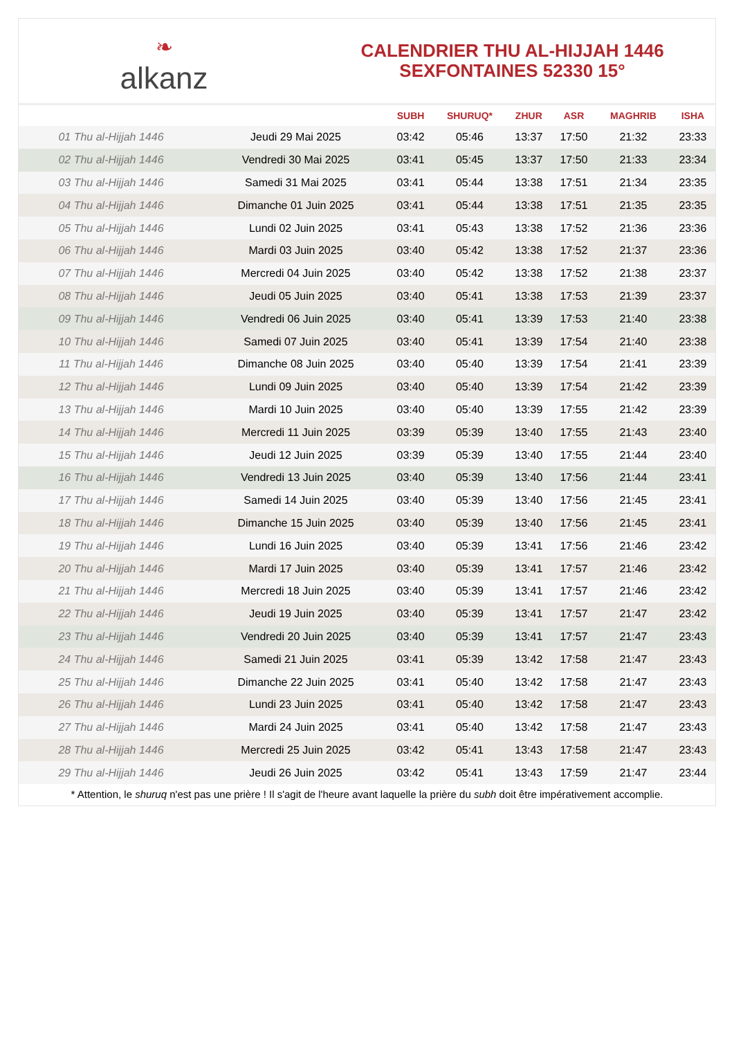❧
alkanz
CALENDRIER THU AL-HIJJAH 1446
SEXFONTAINES 52330 15°
| | | SUBH | SHURUQ* | ZHUR | ASR | MAGHRIB | ISHA |
| --- | --- | --- | --- | --- | --- | --- | --- |
| 01 Thu al-Hijjah 1446 | Jeudi 29 Mai 2025 | 03:42 | 05:46 | 13:37 | 17:50 | 21:32 | 23:33 |
| 02 Thu al-Hijjah 1446 | Vendredi 30 Mai 2025 | 03:41 | 05:45 | 13:37 | 17:50 | 21:33 | 23:34 |
| 03 Thu al-Hijjah 1446 | Samedi 31 Mai 2025 | 03:41 | 05:44 | 13:38 | 17:51 | 21:34 | 23:35 |
| 04 Thu al-Hijjah 1446 | Dimanche 01 Juin 2025 | 03:41 | 05:44 | 13:38 | 17:51 | 21:35 | 23:35 |
| 05 Thu al-Hijjah 1446 | Lundi 02 Juin 2025 | 03:41 | 05:43 | 13:38 | 17:52 | 21:36 | 23:36 |
| 06 Thu al-Hijjah 1446 | Mardi 03 Juin 2025 | 03:40 | 05:42 | 13:38 | 17:52 | 21:37 | 23:36 |
| 07 Thu al-Hijjah 1446 | Mercredi 04 Juin 2025 | 03:40 | 05:42 | 13:38 | 17:52 | 21:38 | 23:37 |
| 08 Thu al-Hijjah 1446 | Jeudi 05 Juin 2025 | 03:40 | 05:41 | 13:38 | 17:53 | 21:39 | 23:37 |
| 09 Thu al-Hijjah 1446 | Vendredi 06 Juin 2025 | 03:40 | 05:41 | 13:39 | 17:53 | 21:40 | 23:38 |
| 10 Thu al-Hijjah 1446 | Samedi 07 Juin 2025 | 03:40 | 05:41 | 13:39 | 17:54 | 21:40 | 23:38 |
| 11 Thu al-Hijjah 1446 | Dimanche 08 Juin 2025 | 03:40 | 05:40 | 13:39 | 17:54 | 21:41 | 23:39 |
| 12 Thu al-Hijjah 1446 | Lundi 09 Juin 2025 | 03:40 | 05:40 | 13:39 | 17:54 | 21:42 | 23:39 |
| 13 Thu al-Hijjah 1446 | Mardi 10 Juin 2025 | 03:40 | 05:40 | 13:39 | 17:55 | 21:42 | 23:39 |
| 14 Thu al-Hijjah 1446 | Mercredi 11 Juin 2025 | 03:39 | 05:39 | 13:40 | 17:55 | 21:43 | 23:40 |
| 15 Thu al-Hijjah 1446 | Jeudi 12 Juin 2025 | 03:39 | 05:39 | 13:40 | 17:55 | 21:44 | 23:40 |
| 16 Thu al-Hijjah 1446 | Vendredi 13 Juin 2025 | 03:40 | 05:39 | 13:40 | 17:56 | 21:44 | 23:41 |
| 17 Thu al-Hijjah 1446 | Samedi 14 Juin 2025 | 03:40 | 05:39 | 13:40 | 17:56 | 21:45 | 23:41 |
| 18 Thu al-Hijjah 1446 | Dimanche 15 Juin 2025 | 03:40 | 05:39 | 13:40 | 17:56 | 21:45 | 23:41 |
| 19 Thu al-Hijjah 1446 | Lundi 16 Juin 2025 | 03:40 | 05:39 | 13:41 | 17:56 | 21:46 | 23:42 |
| 20 Thu al-Hijjah 1446 | Mardi 17 Juin 2025 | 03:40 | 05:39 | 13:41 | 17:57 | 21:46 | 23:42 |
| 21 Thu al-Hijjah 1446 | Mercredi 18 Juin 2025 | 03:40 | 05:39 | 13:41 | 17:57 | 21:46 | 23:42 |
| 22 Thu al-Hijjah 1446 | Jeudi 19 Juin 2025 | 03:40 | 05:39 | 13:41 | 17:57 | 21:47 | 23:42 |
| 23 Thu al-Hijjah 1446 | Vendredi 20 Juin 2025 | 03:40 | 05:39 | 13:41 | 17:57 | 21:47 | 23:43 |
| 24 Thu al-Hijjah 1446 | Samedi 21 Juin 2025 | 03:41 | 05:39 | 13:42 | 17:58 | 21:47 | 23:43 |
| 25 Thu al-Hijjah 1446 | Dimanche 22 Juin 2025 | 03:41 | 05:40 | 13:42 | 17:58 | 21:47 | 23:43 |
| 26 Thu al-Hijjah 1446 | Lundi 23 Juin 2025 | 03:41 | 05:40 | 13:42 | 17:58 | 21:47 | 23:43 |
| 27 Thu al-Hijjah 1446 | Mardi 24 Juin 2025 | 03:41 | 05:40 | 13:42 | 17:58 | 21:47 | 23:43 |
| 28 Thu al-Hijjah 1446 | Mercredi 25 Juin 2025 | 03:42 | 05:41 | 13:43 | 17:58 | 21:47 | 23:43 |
| 29 Thu al-Hijjah 1446 | Jeudi 26 Juin 2025 | 03:42 | 05:41 | 13:43 | 17:59 | 21:47 | 23:44 |
* Attention, le shuruq n'est pas une prière ! Il s'agit de l'heure avant laquelle la prière du subh doit être impérativement accomplie.